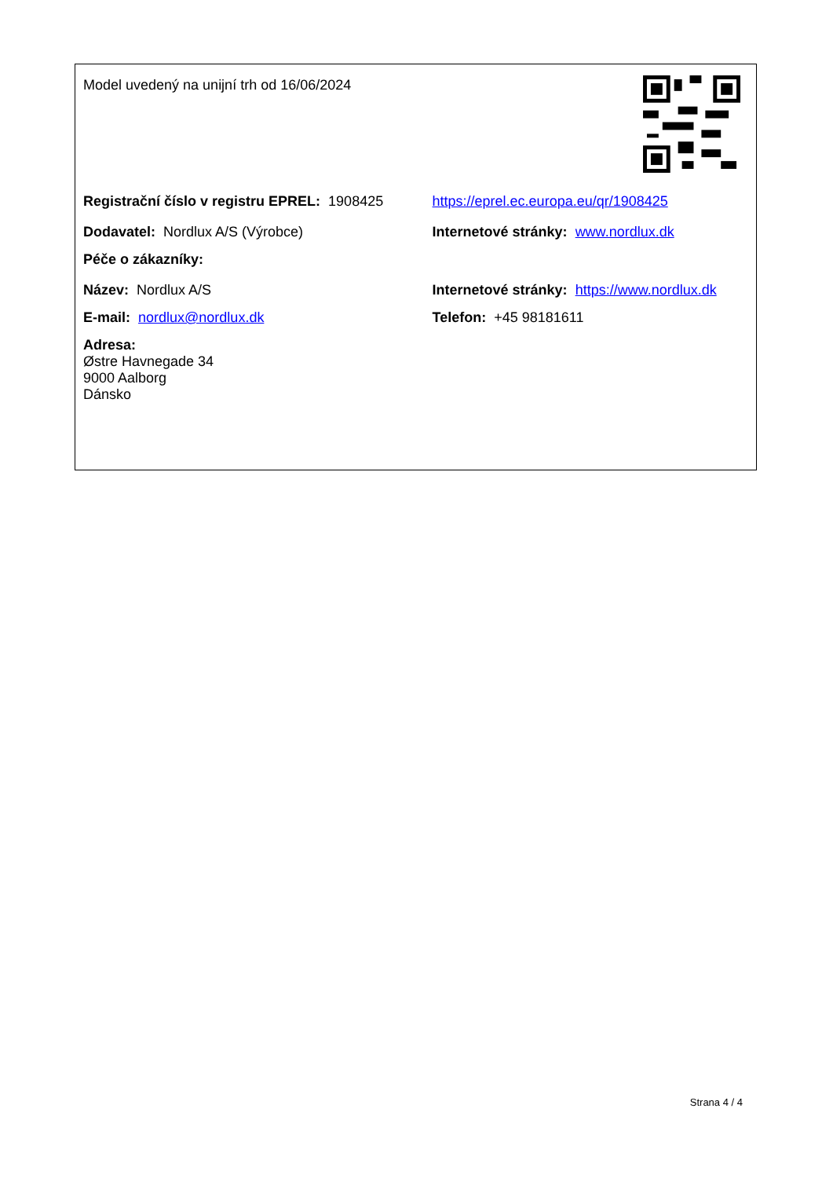| Model uvedený na unijní trh od 16/06/2024 | |
| Registrační číslo v registru EPREL: 1908425 | https://eprel.ec.europa.eu/qr/1908425 |
| Dodavatel: Nordlux A/S (Výrobce) | Internetové stránky: www.nordlux.dk |
| Péče o zákazníky: | |
| Název: Nordlux A/S | Internetové stránky: https://www.nordlux.dk |
| E-mail: nordlux@nordlux.dk | Telefon: +45 98181611 |
| Adresa: Østre Havnegade 34 9000 Aalborg Dánsko | |
Strana 4 / 4